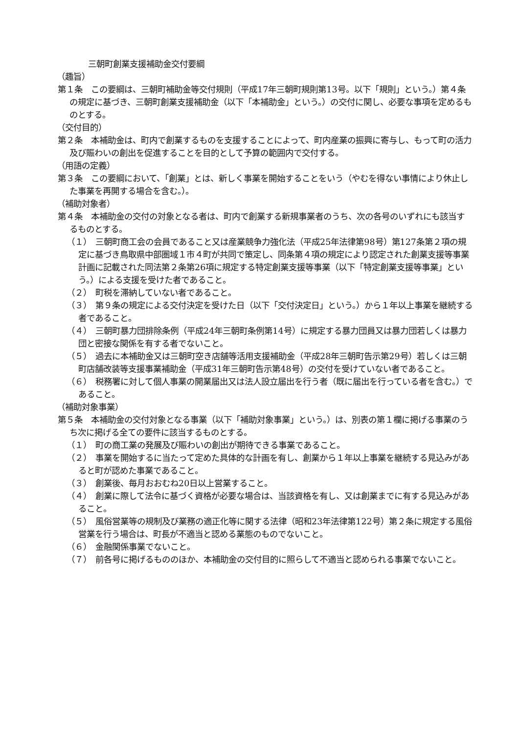三朝町創業支援補助金交付要綱
（趣旨）
第１条　この要綱は、三朝町補助金等交付規則（平成17年三朝町規則第13号。以下「規則」という。）第４条の規定に基づき、三朝町創業支援補助金（以下「本補助金」という。）の交付に関し、必要な事項を定めるものとする。
（交付目的）
第２条　本補助金は、町内で創業するものを支援することによって、町内産業の振興に寄与し、もって町の活力及び賑わいの創出を促進することを目的として予算の範囲内で交付する。
（用語の定義）
第３条　この要綱において、「創業」とは、新しく事業を開始することをいう（やむを得ない事情により休止した事業を再開する場合を含む。）。
（補助対象者）
第４条　本補助金の交付の対象となる者は、町内で創業する新規事業者のうち、次の各号のいずれにも該当するものとする。
（１）　三朝町商工会の会員であること又は産業競争力強化法（平成25年法律第98号）第127条第２項の規定に基づき鳥取県中部圏域１市４町が共同で策定し、同条第４項の規定により認定された創業支援等事業計画に記載された同法第２条第26項に規定する特定創業支援等事業（以下「特定創業支援等事業」という。）による支援を受けた者であること。
（２）　町税を滞納していない者であること。
（３）　第９条の規定による交付決定を受けた日（以下「交付決定日」という。）から１年以上事業を継続する者であること。
（４）　三朝町暴力団排除条例（平成24年三朝町条例第14号）に規定する暴力団員又は暴力団若しくは暴力団と密接な関係を有する者でないこと。
（５）　過去に本補助金又は三朝町空き店舗等活用支援補助金（平成28年三朝町告示第29号）若しくは三朝町店舗改装等支援事業補助金（平成31年三朝町告示第48号）の交付を受けていない者であること。
（６）　税務署に対して個人事業の開業届出又は法人設立届出を行う者（既に届出を行っている者を含む。）であること。
（補助対象事業）
第５条　本補助金の交付対象となる事業（以下「補助対象事業」という。）は、別表の第１欄に掲げる事業のうち次に掲げる全ての要件に該当するものとする。
（１）　町の商工業の発展及び賑わいの創出が期待できる事業であること。
（２）　事業を開始するに当たって定めた具体的な計画を有し、創業から１年以上事業を継続する見込みがあると町が認めた事業であること。
（３）　創業後、毎月おおむね20日以上営業すること。
（４）　創業に際して法令に基づく資格が必要な場合は、当該資格を有し、又は創業までに有する見込みがあること。
（５）　風俗営業等の規制及び業務の適正化等に関する法律（昭和23年法律第122号）第２条に規定する風俗営業を行う場合は、町長が不適当と認める業態のものでないこと。
（６）　金融関係事業でないこと。
（７）　前各号に掲げるもののほか、本補助金の交付目的に照らして不適当と認められる事業でないこと。